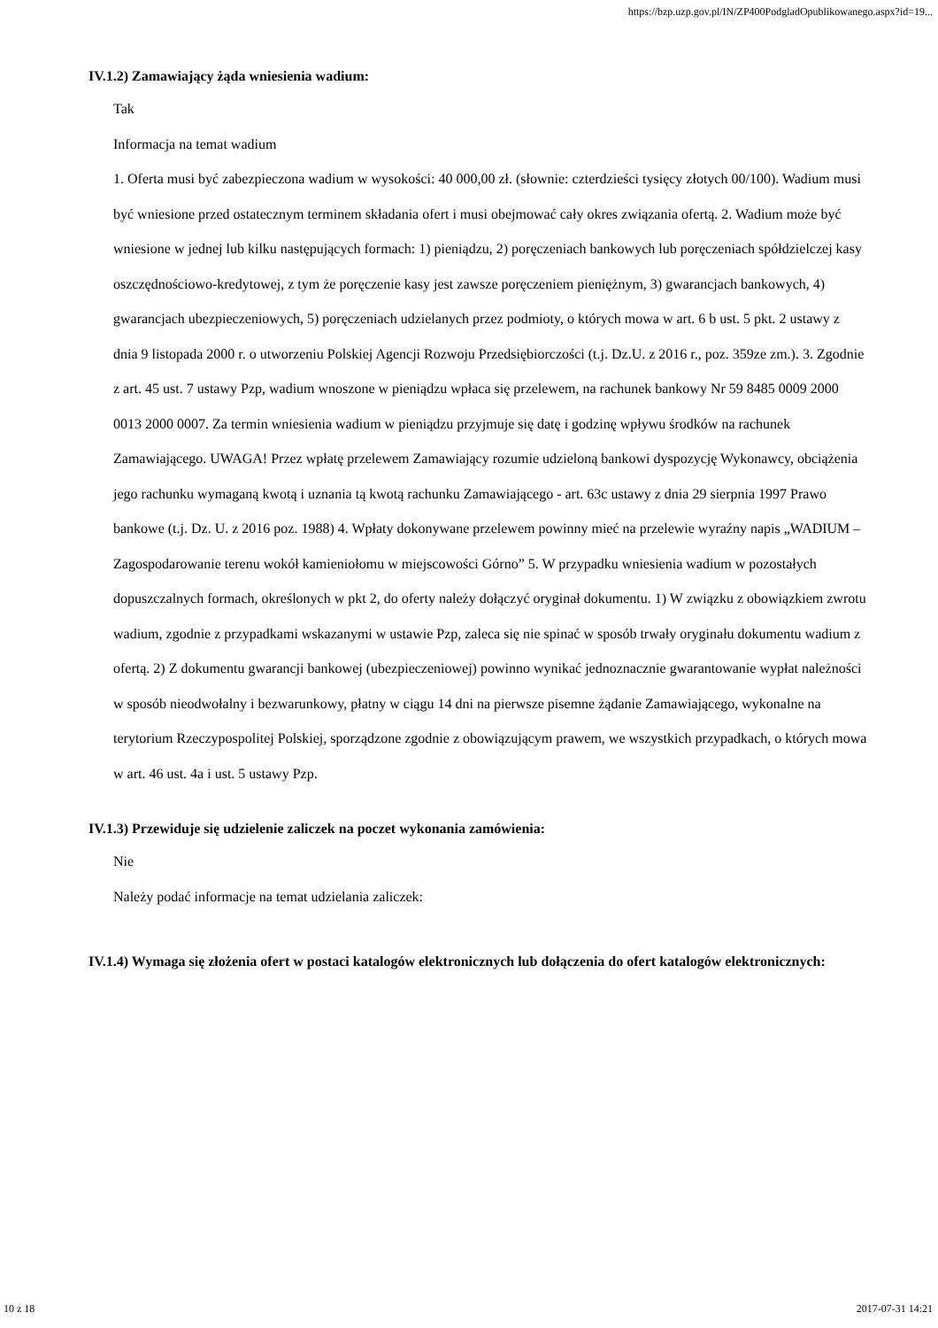https://bzp.uzp.gov.pl/IN/ZP400PodgladOpublikowanego.aspx?id=19...
IV.1.2) Zamawiający żąda wniesienia wadium:
Tak
Informacja na temat wadium
1. Oferta musi być zabezpieczona wadium w wysokości: 40 000,00 zł. (słownie: czterdzieści tysięcy złotych 00/100). Wadium musi być wniesione przed ostatecznym terminem składania ofert i musi obejmować cały okres związania ofertą. 2. Wadium może być wniesione w jednej lub kilku następujących formach: 1) pieniądzu, 2) poręczeniach bankowych lub poręczeniach spółdzielczej kasy oszczędnościowo-kredytowej, z tym że poręczenie kasy jest zawsze poręczeniem pieniężnym, 3) gwarancjach bankowych, 4) gwarancjach ubezpieczeniowych, 5) poręczeniach udzielanych przez podmioty, o których mowa w art. 6 b ust. 5 pkt. 2 ustawy z dnia 9 listopada 2000 r. o utworzeniu Polskiej Agencji Rozwoju Przedsiębiorczości (t.j. Dz.U. z 2016 r., poz. 359ze zm.). 3. Zgodnie z art. 45 ust. 7 ustawy Pzp, wadium wnoszone w pieniądzu wpłaca się przelewem, na rachunek bankowy Nr 59 8485 0009 2000 0013 2000 0007. Za termin wniesienia wadium w pieniądzu przyjmuje się datę i godzinę wpływu środków na rachunek Zamawiającego. UWAGA! Przez wpłatę przelewem Zamawiający rozumie udzieloną bankowi dyspozycję Wykonawcy, obciążenia jego rachunku wymaganą kwotą i uznania tą kwotą rachunku Zamawiającego - art. 63c ustawy z dnia 29 sierpnia 1997 Prawo bankowe (t.j. Dz. U. z 2016 poz. 1988) 4. Wpłaty dokonywane przelewem powinny mieć na przelewie wyraźny napis „WADIUM – Zagospodarowanie terenu wokół kamieniołomu w miejscowości Górno” 5. W przypadku wniesienia wadium w pozostałych dopuszczalnych formach, określonych w pkt 2, do oferty należy dołączyć oryginał dokumentu. 1) W związku z obowiązkiem zwrotu wadium, zgodnie z przypadkami wskazanymi w ustawie Pzp, zaleca się nie spinać w sposób trwały oryginału dokumentu wadium z ofertą. 2) Z dokumentu gwarancji bankowej (ubezpieczeniowej) powinno wynikać jednoznacznie gwarantowanie wypłat należności w sposób nieodwołalny i bezwarunkowy, płatny w ciągu 14 dni na pierwsze pisemne żądanie Zamawiającego, wykonalne na terytorium Rzeczypospolitej Polskiej, sporządzone zgodnie z obowiązującym prawem, we wszystkich przypadkach, o których mowa w art. 46 ust. 4a i ust. 5 ustawy Pzp.
IV.1.3) Przewiduje się udzielenie zaliczek na poczet wykonania zamówienia:
Nie
Należy podać informacje na temat udzielania zaliczek:
IV.1.4) Wymaga się złożenia ofert w postaci katalogów elektronicznych lub dołączenia do ofert katalogów elektronicznych:
10 z 18 2017-07-31 14:21